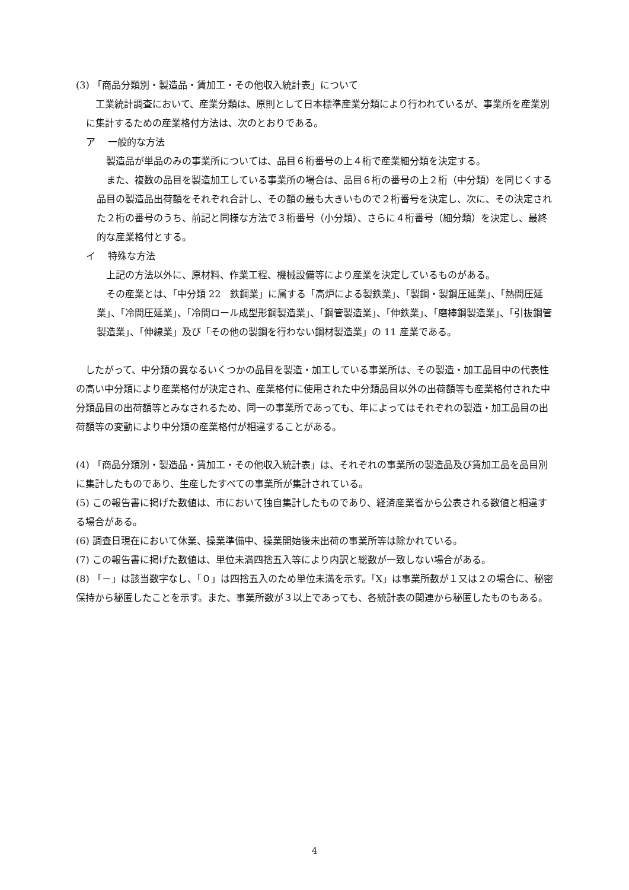(3) 「商品分類別・製造品・賃加工・その他収入統計表」について
　工業統計調査において、産業分類は、原則として日本標準産業分類により行われているが、事業所を産業別に集計するための産業格付方法は、次のとおりである。
ア　 一般的な方法
　製造品が単品のみの事業所については、品目６桁番号の上４桁で産業細分類を決定する。
　また、複数の品目を製造加工している事業所の場合は、品目６桁の番号の上２桁（中分類）を同じくする品目の製造品出荷額をそれぞれ合計し、その額の最も大きいもので２桁番号を決定し、次に、その決定された２桁の番号のうち、前記と同様な方法で３桁番号（小分類）、さらに４桁番号（細分類）を決定し、最終的な産業格付とする。
イ　 特殊な方法
　上記の方法以外に、原材料、作業工程、機械設備等により産業を決定しているものがある。
　その産業とは、「中分類 22　鉄鋼業」に属する「高炉による製鉄業」、「製鋼・製鋼圧延業」、「熱間圧延業」、「冷間圧延業」、「冷間ロール成型形鋼製造業」、「鋼管製造業」、「伸鉄業」、「磨棒鋼製造業」、「引抜鋼管製造業」、「伸線業」及び「その他の製鋼を行わない鋼材製造業」の 11 産業である。
　したがって、中分類の異なるいくつかの品目を製造・加工している事業所は、その製造・加工品目中の代表性の高い中分類により産業格付が決定され、産業格付に使用された中分類品目以外の出荷額等も産業格付された中分類品目の出荷額等とみなされるため、同一の事業所であっても、年によってはそれぞれの製造・加工品目の出荷額等の変動により中分類の産業格付が相違することがある。
(4) 「商品分類別・製造品・賃加工・その他収入統計表」は、それぞれの事業所の製造品及び賃加工品を品目別に集計したものであり、生産したすべての事業所が集計されている。
(5) この報告書に掲げた数値は、市において独自集計したものであり、経済産業省から公表される数値と相違する場合がある。
(6) 調査日現在において休業、操業準備中、操業開始後未出荷の事業所等は除かれている。
(7) この報告書に掲げた数値は、単位未満四捨五入等により内訳と総数が一致しない場合がある。
(8) 「－」は該当数字なし、「０」は四捨五入のため単位未満を示す。「X」は事業所数が１又は２の場合に、秘密保持から秘匿したことを示す。また、事業所数が３以上であっても、各統計表の関連から秘匿したものもある。
4